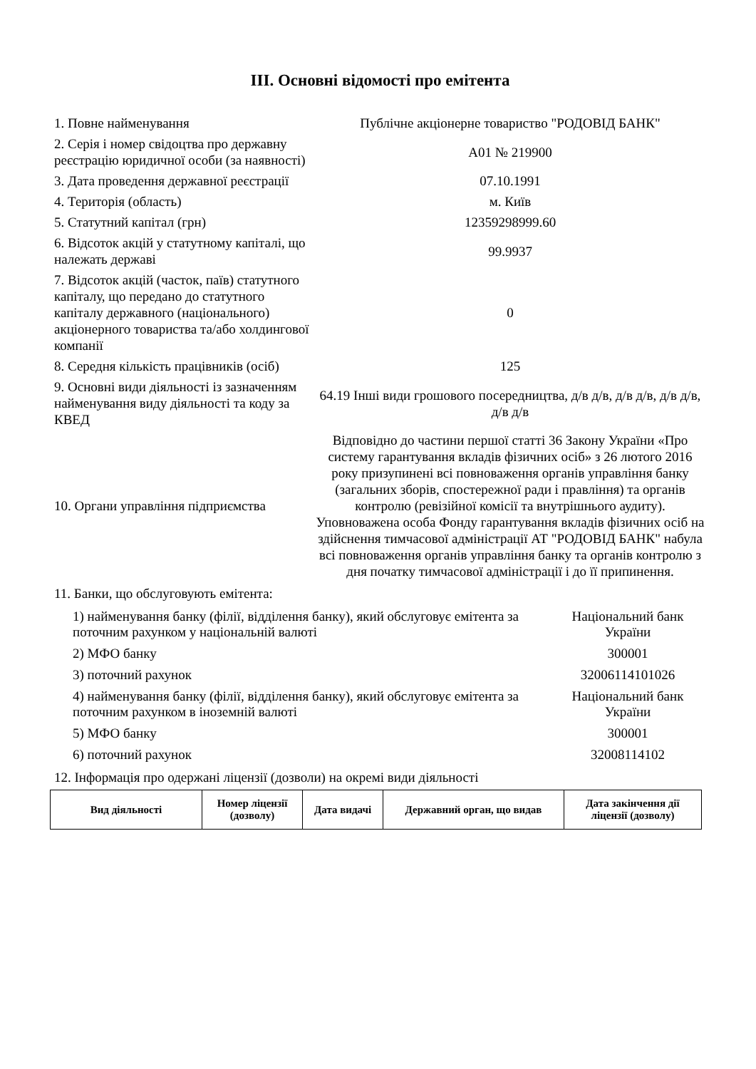III. Основні відомості про емітента
| 1. Повне найменування | Публічне акціонерне товариство "РОДОВІД БАНК" |
| 2. Серія і номер свідоцтва про державну реєстрацію юридичної особи (за наявності) | А01 № 219900 |
| 3. Дата проведення державної реєстрації | 07.10.1991 |
| 4. Територія (область) | м. Київ |
| 5. Статутний капітал (грн) | 12359298999.60 |
| 6. Відсоток акцій у статутному капіталі, що належать державі | 99.9937 |
| 7. Відсоток акцій (часток, паїв) статутного капіталу, що передано до статутного капіталу державного (національного) акціонерного товариства та/або холдингової компанії | 0 |
| 8. Середня кількість працівників (осіб) | 125 |
| 9. Основні види діяльності із зазначенням найменування виду діяльності та коду за КВЕД | 64.19 Інші види грошового посередництва, д/в д/в, д/в д/в, д/в д/в, д/в д/в |
| 10. Органи управління підприємства | Відповідно до частини першої статті 36 Закону України «Про систему гарантування вкладів фізичних осіб» з 26 лютого 2016 року призупинені всі повноваження органів управління банку (загальних зборів, спостережної ради і правління) та органів контролю (ревізійної комісії та внутрішнього аудиту). Уповноважена особа Фонду гарантування вкладів фізичних осіб на здійснення тимчасової адміністрації АТ "РОДОВІД БАНК" набула всі повноваження органів управління банку та органів контролю з дня початку тимчасової адміністрації і до її припинення. |
11. Банки, що обслуговують емітента:
| 1) найменування банку (філії, відділення банку), який обслуговує емітента за поточним рахунком у національній валюті | Національний банк України |
| 2) МФО банку | 300001 |
| 3) поточний рахунок | 32006114101026 |
| 4) найменування банку (філії, відділення банку), який обслуговує емітента за поточним рахунком в іноземній валюті | Національний банк України |
| 5) МФО банку | 300001 |
| 6) поточний рахунок | 32008114102 |
12. Інформація про одержані ліцензії (дозволи) на окремі види діяльності
| Вид діяльності | Номер ліцензії (дозволу) | Дата видачі | Державний орган, що видав | Дата закінчення дії ліцензії (дозволу) |
| --- | --- | --- | --- | --- |